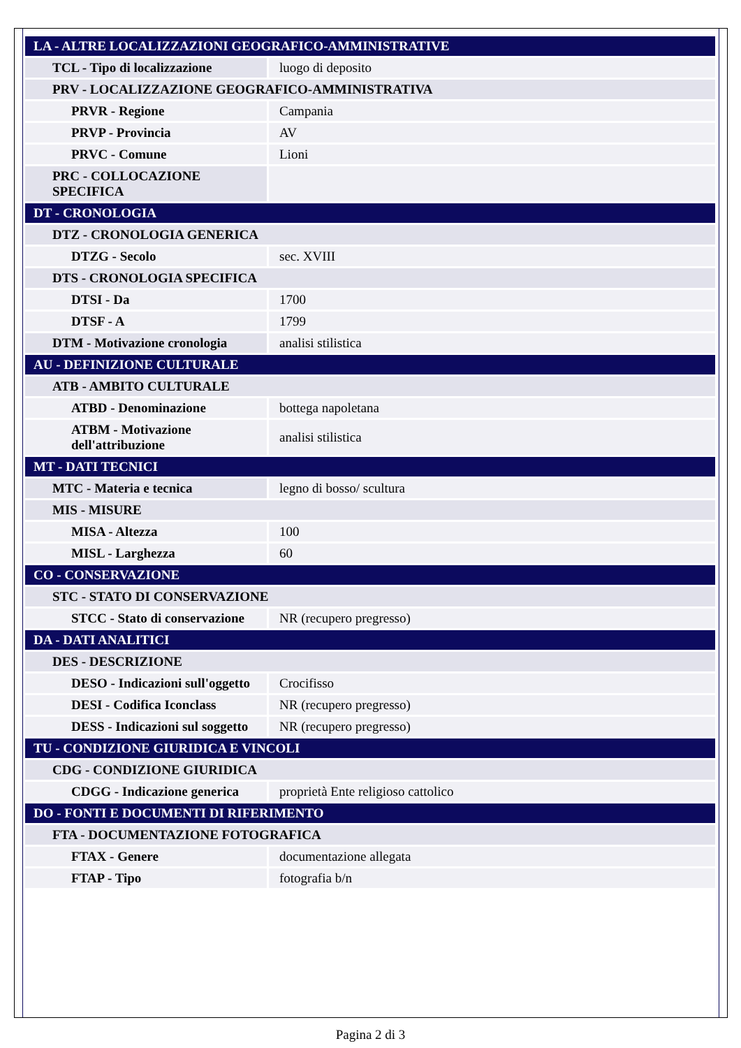| LA - ALTRE LOCALIZZAZIONI GEOGRAFICO-AMMINISTRATIVE | |
| TCL - Tipo di localizzazione | luogo di deposito |
| PRV - LOCALIZZAZIONE GEOGRAFICO-AMMINISTRATIVA | |
| PRVR - Regione | Campania |
| PRVP - Provincia | AV |
| PRVC - Comune | Lioni |
| PRC - COLLOCAZIONE SPECIFICA | |
| DT - CRONOLOGIA | |
| DTZ - CRONOLOGIA GENERICA | |
| DTZG - Secolo | sec. XVIII |
| DTS - CRONOLOGIA SPECIFICA | |
| DTSI - Da | 1700 |
| DTSF - A | 1799 |
| DTM - Motivazione cronologia | analisi stilistica |
| AU - DEFINIZIONE CULTURALE | |
| ATB - AMBITO CULTURALE | |
| ATBD - Denominazione | bottega napoletana |
| ATBM - Motivazione dell'attribuzione | analisi stilistica |
| MT - DATI TECNICI | |
| MTC - Materia e tecnica | legno di bosso/ scultura |
| MIS - MISURE | |
| MISA - Altezza | 100 |
| MISL - Larghezza | 60 |
| CO - CONSERVAZIONE | |
| STC - STATO DI CONSERVAZIONE | |
| STCC - Stato di conservazione | NR (recupero pregresso) |
| DA - DATI ANALITICI | |
| DES - DESCRIZIONE | |
| DESO - Indicazioni sull'oggetto | Crocifisso |
| DESI - Codifica Iconclass | NR (recupero pregresso) |
| DESS - Indicazioni sul soggetto | NR (recupero pregresso) |
| TU - CONDIZIONE GIURIDICA E VINCOLI | |
| CDG - CONDIZIONE GIURIDICA | |
| CDGG - Indicazione generica | proprietà Ente religioso cattolico |
| DO - FONTI E DOCUMENTI DI RIFERIMENTO | |
| FTA - DOCUMENTAZIONE FOTOGRAFICA | |
| FTAX - Genere | documentazione allegata |
| FTAP - Tipo | fotografia b/n |
Pagina 2 di 3